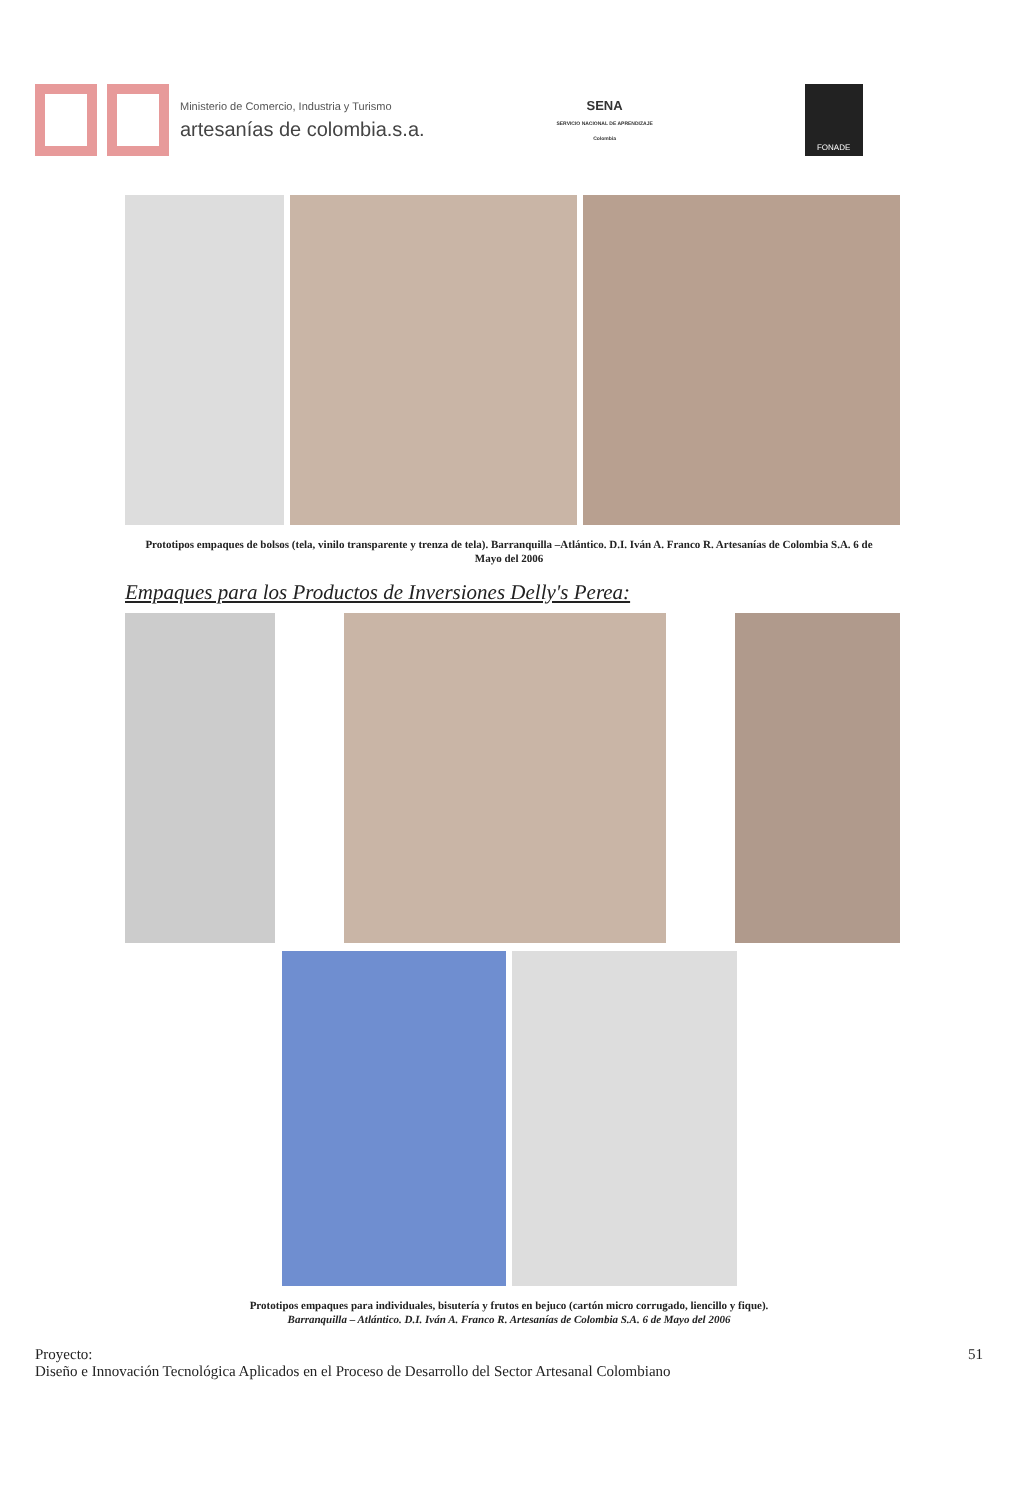Ministerio de Comercio, Industria y Turismo
artesanías de colombia.s.a.
SENA
SERVICIO NACIONAL DE APRENDIZAJE
Colombia
FONADE
Prototipos empaques de bolsos (tela, vinilo transparente y trenza de tela). Barranquilla –Atlántico. D.I. Iván A. Franco R. Artesanías de Colombia S.A. 6 de Mayo del 2006
Empaques para los Productos de Inversiones Delly's Perea:
Prototipos empaques para individuales, bisutería y frutos en bejuco (cartón micro corrugado, liencillo y fique).
Barranquilla – Atlántico. D.I. Iván A. Franco R. Artesanías de Colombia S.A. 6 de Mayo del 2006
Proyecto:
Diseño e Innovación Tecnológica Aplicados en el Proceso de Desarrollo del Sector Artesanal Colombiano
51